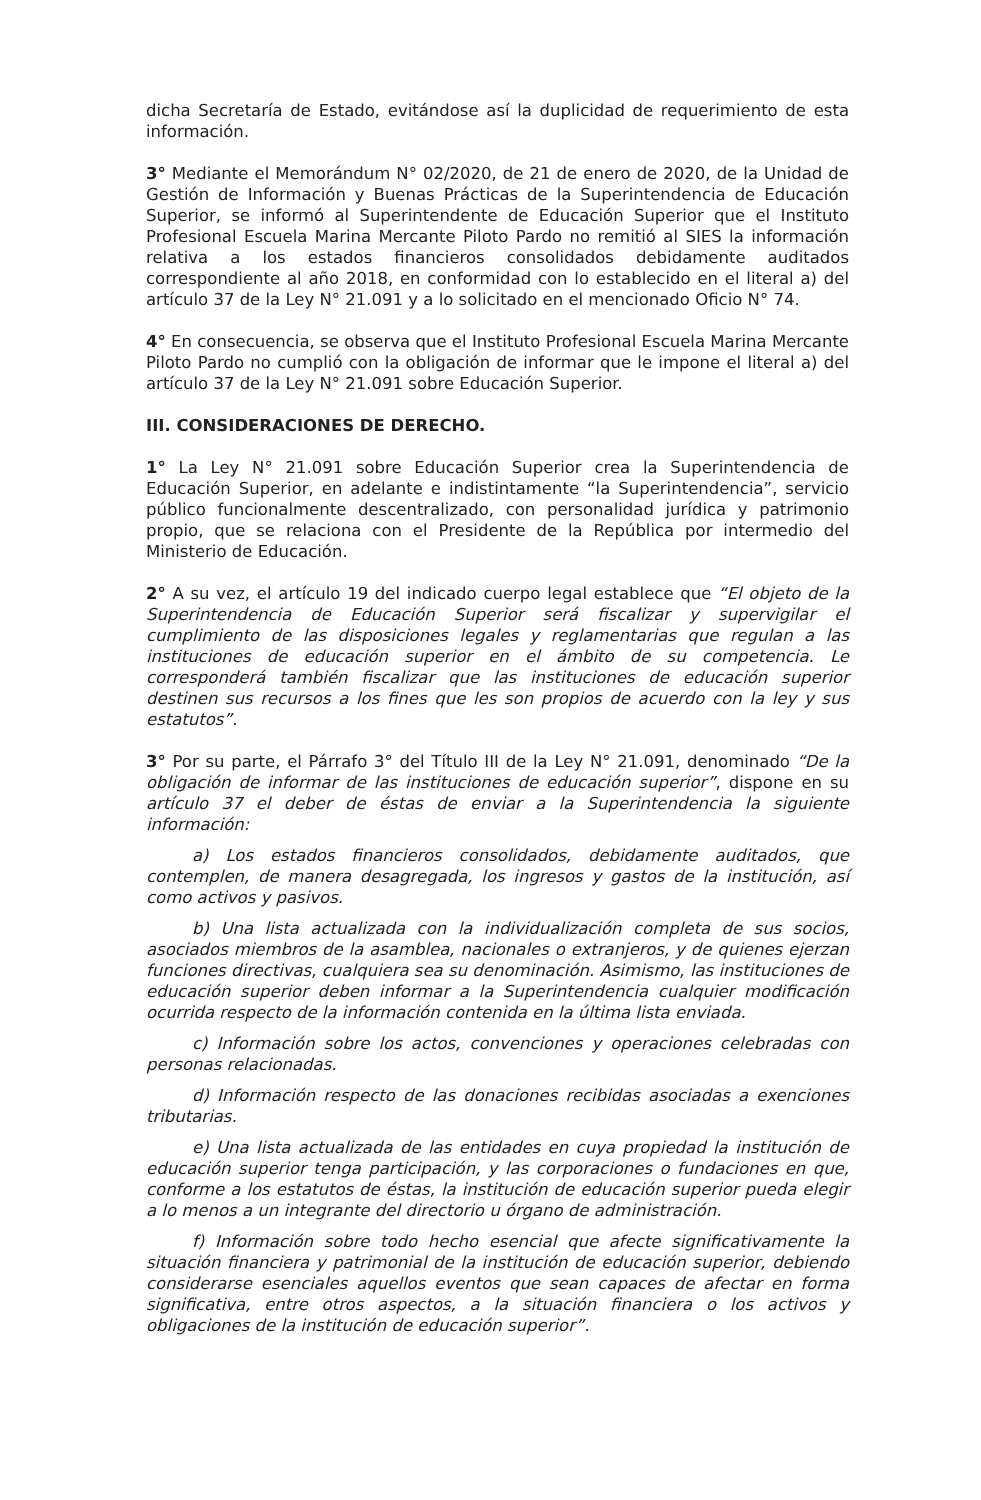dicha Secretaría de Estado, evitándose así la duplicidad de requerimiento de esta información.
3° Mediante el Memorándum N° 02/2020, de 21 de enero de 2020, de la Unidad de Gestión de Información y Buenas Prácticas de la Superintendencia de Educación Superior, se informó al Superintendente de Educación Superior que el Instituto Profesional Escuela Marina Mercante Piloto Pardo no remitió al SIES la información relativa a los estados financieros consolidados debidamente auditados correspondiente al año 2018, en conformidad con lo establecido en el literal a) del artículo 37 de la Ley N° 21.091 y a lo solicitado en el mencionado Oficio N° 74.
4° En consecuencia, se observa que el Instituto Profesional Escuela Marina Mercante Piloto Pardo no cumplió con la obligación de informar que le impone el literal a) del artículo 37 de la Ley N° 21.091 sobre Educación Superior.
III. CONSIDERACIONES DE DERECHO.
1° La Ley N° 21.091 sobre Educación Superior crea la Superintendencia de Educación Superior, en adelante e indistintamente “la Superintendencia”, servicio público funcionalmente descentralizado, con personalidad jurídica y patrimonio propio, que se relaciona con el Presidente de la República por intermedio del Ministerio de Educación.
2° A su vez, el artículo 19 del indicado cuerpo legal establece que “El objeto de la Superintendencia de Educación Superior será fiscalizar y supervigilar el cumplimiento de las disposiciones legales y reglamentarias que regulan a las instituciones de educación superior en el ámbito de su competencia. Le corresponderá también fiscalizar que las instituciones de educación superior destinen sus recursos a los fines que les son propios de acuerdo con la ley y sus estatutos”.
3° Por su parte, el Párrafo 3° del Título III de la Ley N° 21.091, denominado “De la obligación de informar de las instituciones de educación superior”, dispone en su artículo 37 el deber de éstas de enviar a la Superintendencia la siguiente información:
a) Los estados financieros consolidados, debidamente auditados, que contemplen, de manera desagregada, los ingresos y gastos de la institución, así como activos y pasivos.
b) Una lista actualizada con la individualización completa de sus socios, asociados miembros de la asamblea, nacionales o extranjeros, y de quienes ejerzan funciones directivas, cualquiera sea su denominación. Asimismo, las instituciones de educación superior deben informar a la Superintendencia cualquier modificación ocurrida respecto de la información contenida en la última lista enviada.
c) Información sobre los actos, convenciones y operaciones celebradas con personas relacionadas.
d) Información respecto de las donaciones recibidas asociadas a exenciones tributarias.
e) Una lista actualizada de las entidades en cuya propiedad la institución de educación superior tenga participación, y las corporaciones o fundaciones en que, conforme a los estatutos de éstas, la institución de educación superior pueda elegir a lo menos a un integrante del directorio u órgano de administración.
f) Información sobre todo hecho esencial que afecte significativamente la situación financiera y patrimonial de la institución de educación superior, debiendo considerarse esenciales aquellos eventos que sean capaces de afectar en forma significativa, entre otros aspectos, a la situación financiera o los activos y obligaciones de la institución de educación superior”.